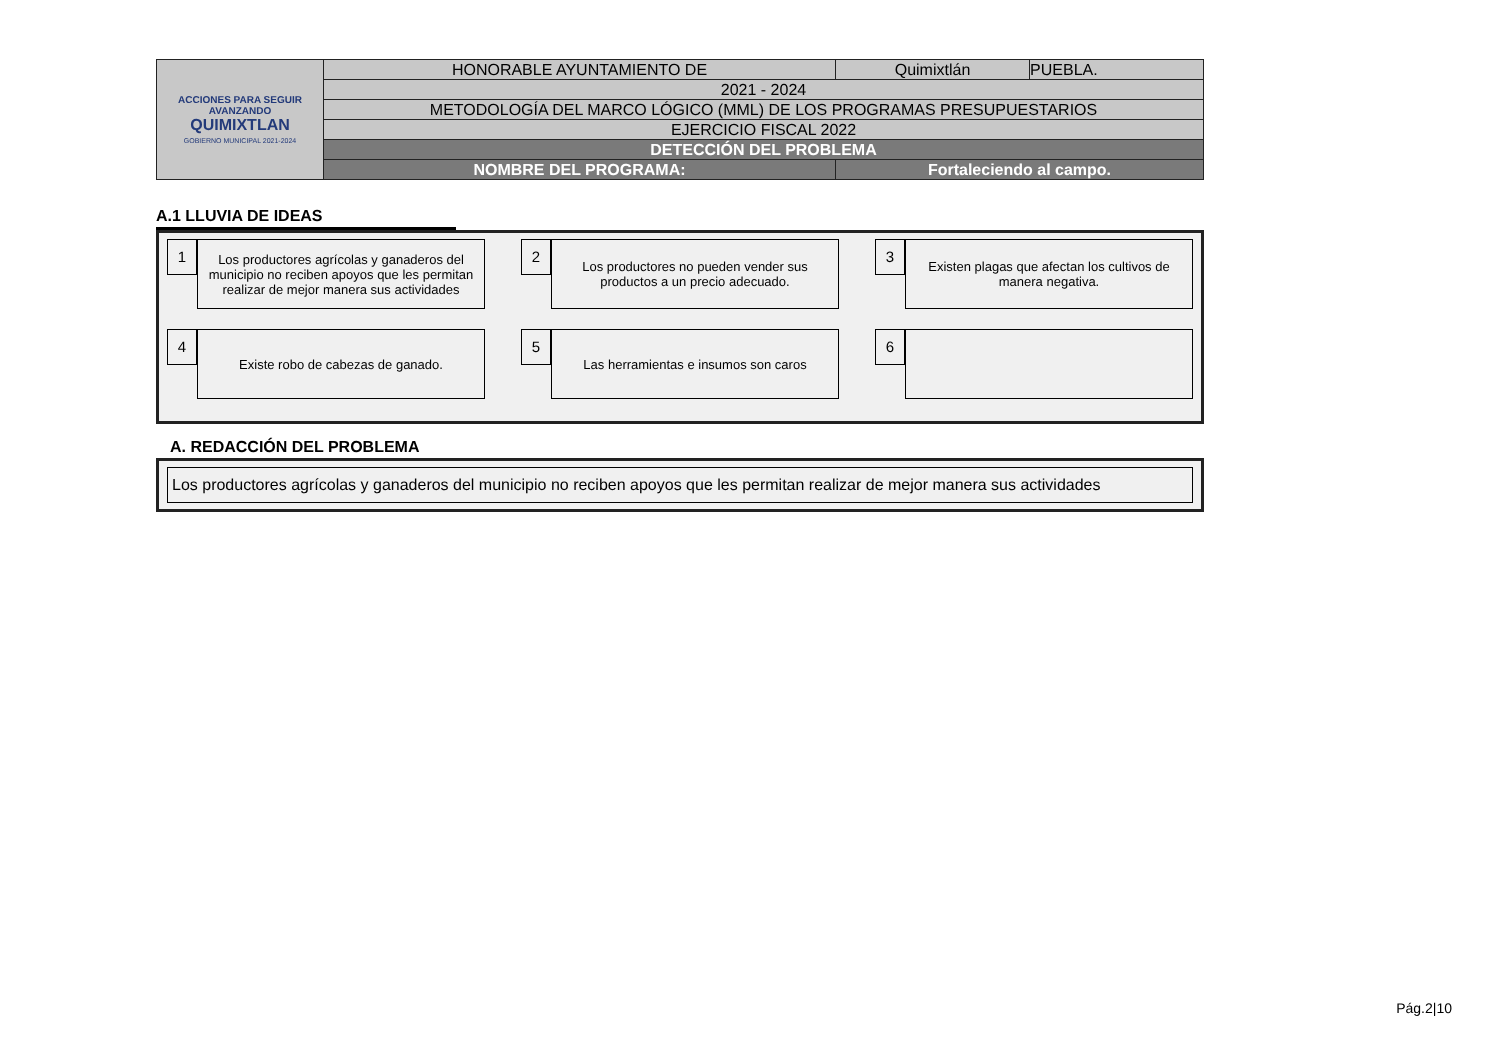| ACCIONES PARA SEGUIR AVANZANDO QUIMIXTLAN GOBIERNO MUNICIPAL 2021-2024 | HONORABLE AYUNTAMIENTO DE | Quimixtlán | PUEBLA. |
| | 2021 - 2024 | | |
| | METODOLOGÍA DEL MARCO LÓGICO (MML) DE LOS PROGRAMAS PRESUPUESTARIOS | | |
| | EJERCICIO FISCAL 2022 | | |
| | DETECCIÓN DEL PROBLEMA | | |
| | NOMBRE DEL PROGRAMA: | Fortaleciendo al campo. | |
A.1 LLUVIA DE IDEAS
1
Los productores agrícolas y ganaderos del municipio no reciben apoyos que les permitan realizar de mejor manera sus actividades
2
Los productores no pueden vender sus productos a un precio adecuado.
3
Existen plagas que afectan los cultivos de manera negativa.
4
Existe robo de cabezas de ganado.
5
Las herramientas e insumos son caros
6
A. REDACCIÓN DEL PROBLEMA
Los productores agrícolas y ganaderos del municipio no reciben apoyos que les permitan realizar de mejor manera sus actividades
Pág.2|10